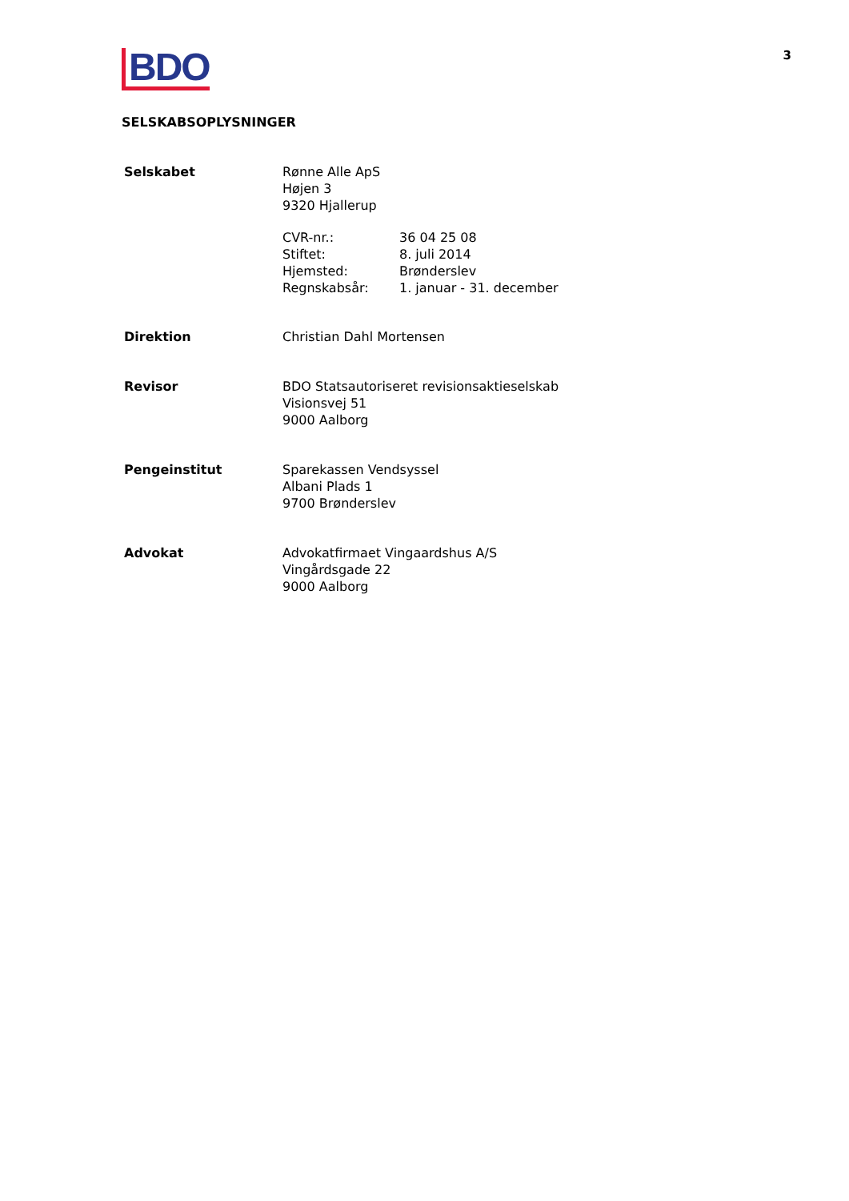BDO
3
SELSKABSOPLYSNINGER
Selskabet Rønne Alle ApS
Højen 3
9320 Hjallerup
| CVR-nr.: | 36 04 25 08 |
| Stiftet: | 8. juli 2014 |
| Hjemsted: | Brønderslev |
| Regnskabsår: | 1. januar - 31. december |
Direktion Christian Dahl Mortensen
Revisor BDO Statsautoriseret revisionsaktieselskab
Visionsvej 51
9000 Aalborg
Pengeinstitut Sparekassen Vendsyssel
Albani Plads 1
9700 Brønderslev
Advokat Advokatfirmaet Vingaardshus A/S
Vingårdsgade 22
9000 Aalborg